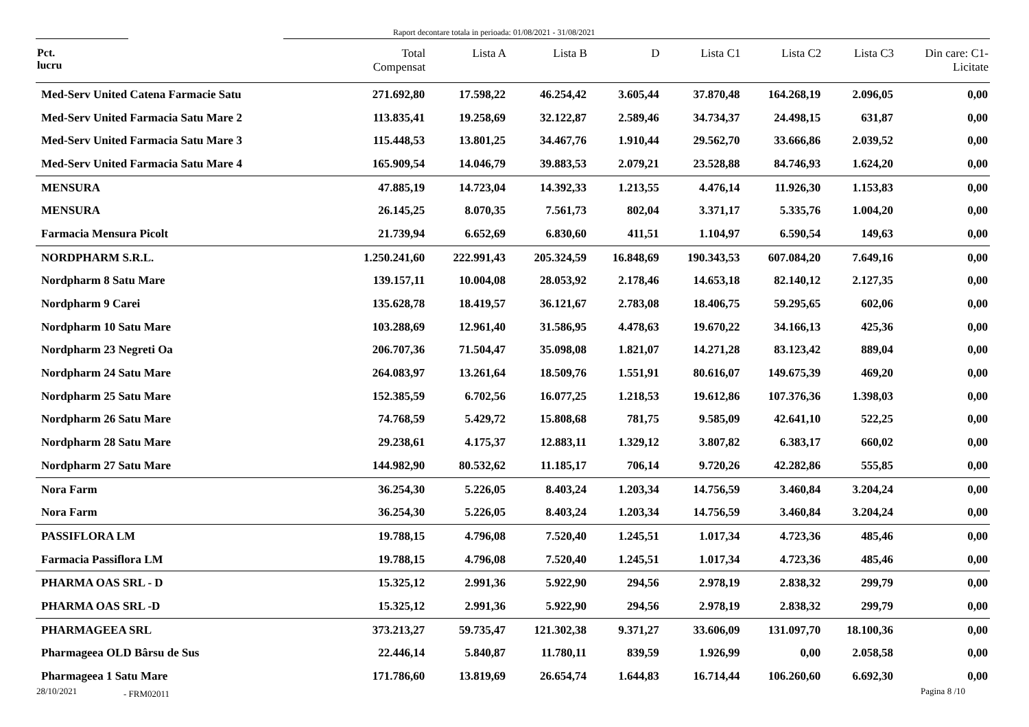Raport decontare totala in perioada: 01/08/2021 - 31/08/2021
| Pct. lucru | Total Compensat | Lista A | Lista B | D | Lista C1 | Lista C2 | Lista C3 | Din care: C1- Licitate |
| --- | --- | --- | --- | --- | --- | --- | --- | --- |
| Med-Serv United Catena Farmacie Satu | 271.692,80 | 17.598,22 | 46.254,42 | 3.605,44 | 37.870,48 | 164.268,19 | 2.096,05 | 0,00 |
| Med-Serv United Farmacia Satu Mare 2 | 113.835,41 | 19.258,69 | 32.122,87 | 2.589,46 | 34.734,37 | 24.498,15 | 631,87 | 0,00 |
| Med-Serv United Farmacia Satu Mare 3 | 115.448,53 | 13.801,25 | 34.467,76 | 1.910,44 | 29.562,70 | 33.666,86 | 2.039,52 | 0,00 |
| Med-Serv United Farmacia Satu Mare 4 | 165.909,54 | 14.046,79 | 39.883,53 | 2.079,21 | 23.528,88 | 84.746,93 | 1.624,20 | 0,00 |
| MENSURA | 47.885,19 | 14.723,04 | 14.392,33 | 1.213,55 | 4.476,14 | 11.926,30 | 1.153,83 | 0,00 |
| MENSURA | 26.145,25 | 8.070,35 | 7.561,73 | 802,04 | 3.371,17 | 5.335,76 | 1.004,20 | 0,00 |
| Farmacia Mensura Picolt | 21.739,94 | 6.652,69 | 6.830,60 | 411,51 | 1.104,97 | 6.590,54 | 149,63 | 0,00 |
| NORDPHARM S.R.L. | 1.250.241,60 | 222.991,43 | 205.324,59 | 16.848,69 | 190.343,53 | 607.084,20 | 7.649,16 | 0,00 |
| Nordpharm 8 Satu Mare | 139.157,11 | 10.004,08 | 28.053,92 | 2.178,46 | 14.653,18 | 82.140,12 | 2.127,35 | 0,00 |
| Nordpharm 9 Carei | 135.628,78 | 18.419,57 | 36.121,67 | 2.783,08 | 18.406,75 | 59.295,65 | 602,06 | 0,00 |
| Nordpharm 10 Satu Mare | 103.288,69 | 12.961,40 | 31.586,95 | 4.478,63 | 19.670,22 | 34.166,13 | 425,36 | 0,00 |
| Nordpharm 23 Negreti Oa | 206.707,36 | 71.504,47 | 35.098,08 | 1.821,07 | 14.271,28 | 83.123,42 | 889,04 | 0,00 |
| Nordpharm 24 Satu Mare | 264.083,97 | 13.261,64 | 18.509,76 | 1.551,91 | 80.616,07 | 149.675,39 | 469,20 | 0,00 |
| Nordpharm 25 Satu Mare | 152.385,59 | 6.702,56 | 16.077,25 | 1.218,53 | 19.612,86 | 107.376,36 | 1.398,03 | 0,00 |
| Nordpharm 26 Satu Mare | 74.768,59 | 5.429,72 | 15.808,68 | 781,75 | 9.585,09 | 42.641,10 | 522,25 | 0,00 |
| Nordpharm 28 Satu Mare | 29.238,61 | 4.175,37 | 12.883,11 | 1.329,12 | 3.807,82 | 6.383,17 | 660,02 | 0,00 |
| Nordpharm 27 Satu Mare | 144.982,90 | 80.532,62 | 11.185,17 | 706,14 | 9.720,26 | 42.282,86 | 555,85 | 0,00 |
| Nora Farm | 36.254,30 | 5.226,05 | 8.403,24 | 1.203,34 | 14.756,59 | 3.460,84 | 3.204,24 | 0,00 |
| Nora Farm | 36.254,30 | 5.226,05 | 8.403,24 | 1.203,34 | 14.756,59 | 3.460,84 | 3.204,24 | 0,00 |
| PASSIFLORA LM | 19.788,15 | 4.796,08 | 7.520,40 | 1.245,51 | 1.017,34 | 4.723,36 | 485,46 | 0,00 |
| Farmacia Passiflora LM | 19.788,15 | 4.796,08 | 7.520,40 | 1.245,51 | 1.017,34 | 4.723,36 | 485,46 | 0,00 |
| PHARMA OAS SRL - D | 15.325,12 | 2.991,36 | 5.922,90 | 294,56 | 2.978,19 | 2.838,32 | 299,79 | 0,00 |
| PHARMA OAS SRL -D | 15.325,12 | 2.991,36 | 5.922,90 | 294,56 | 2.978,19 | 2.838,32 | 299,79 | 0,00 |
| PHARMAGEEA SRL | 373.213,27 | 59.735,47 | 121.302,38 | 9.371,27 | 33.606,09 | 131.097,70 | 18.100,36 | 0,00 |
| Pharmageea OLD Bârsu de Sus | 22.446,14 | 5.840,87 | 11.780,11 | 839,59 | 1.926,99 | 0,00 | 2.058,58 | 0,00 |
| Pharmageea 1 Satu Mare | 171.786,60 | 13.819,69 | 26.654,74 | 1.644,83 | 16.714,44 | 106.260,60 | 6.692,30 | 0,00 |
28/10/2021 - FRM02011 Pagina 8 /10